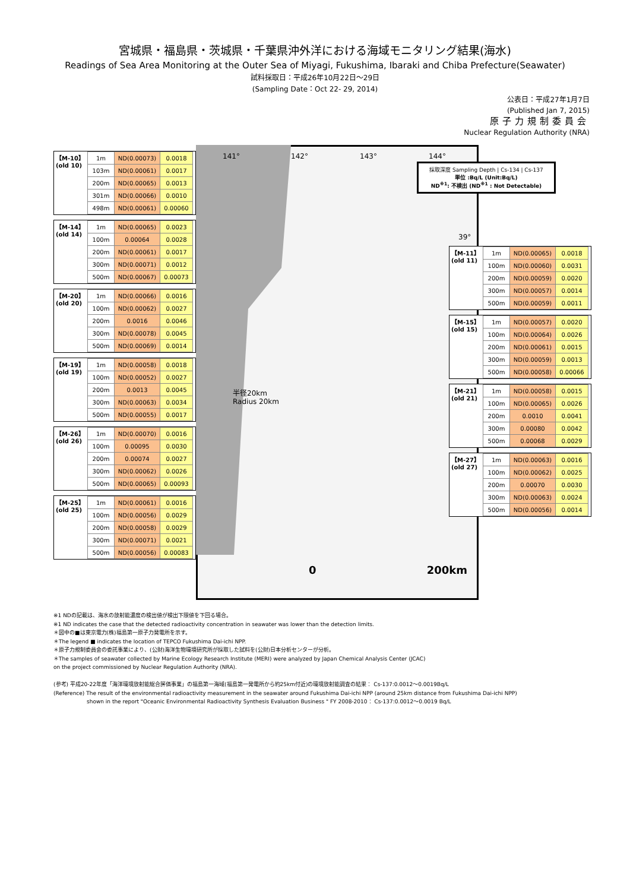宮城県・福島県・茨城県・千葉県沖外洋における海域モニタリング結果(海水)
Readings of Sea Area Monitoring at the Outer Sea of Miyagi, Fukushima, Ibaraki and Chiba Prefecture(Seawater)
試料採取日：平成26年10月22日～29日
(Sampling Date：Oct 22- 29, 2014)
公表日：平成27年1月7日
(Published Jan 7, 2015)
原子力規制委員会
Nuclear Regulation Authority (NRA)
141° 142° 143° 144°
39°
半径20km
Radius 20km
0 200km
採取深度 Sampling Depth | Cs-134 | Cs-137
単位 :Bq/L (Unit:Bq/L)
ND<sup>※1</sup>: 不検出 (ND<sup>※1</sup> : Not Detectable)
【M-10】
(old 10)
| 1m | ND(0.00073) | 0.0018 |
| 103m | ND(0.00061) | 0.0017 |
| 200m | ND(0.00065) | 0.0013 |
| 301m | ND(0.00066) | 0.0010 |
| 498m | ND(0.00061) | 0.00060 |
【M-14】
(old 14)
| 1m | ND(0.00065) | 0.0023 |
| 100m | 0.00064 | 0.0028 |
| 200m | ND(0.00061) | 0.0017 |
| 300m | ND(0.00071) | 0.0012 |
| 500m | ND(0.00067) | 0.00073 |
【M-20】
(old 20)
| 1m | ND(0.00066) | 0.0016 |
| 100m | ND(0.00062) | 0.0027 |
| 200m | 0.0016 | 0.0046 |
| 300m | ND(0.00078) | 0.0045 |
| 500m | ND(0.00069) | 0.0014 |
【M-19】
(old 19)
| 1m | ND(0.00058) | 0.0018 |
| 100m | ND(0.00052) | 0.0027 |
| 200m | 0.0013 | 0.0045 |
| 300m | ND(0.00063) | 0.0034 |
| 500m | ND(0.00055) | 0.0017 |
【M-26】
(old 26)
| 1m | ND(0.00070) | 0.0016 |
| 100m | 0.00095 | 0.0030 |
| 200m | 0.00074 | 0.0027 |
| 300m | ND(0.00062) | 0.0026 |
| 500m | ND(0.00065) | 0.00093 |
【M-25】
(old 25)
| 1m | ND(0.00061) | 0.0016 |
| 100m | ND(0.00056) | 0.0029 |
| 200m | ND(0.00058) | 0.0029 |
| 300m | ND(0.00071) | 0.0021 |
| 500m | ND(0.00056) | 0.00083 |
【M-11】
(old 11)
| 1m | ND(0.00065) | 0.0018 |
| 100m | ND(0.00060) | 0.0031 |
| 200m | ND(0.00059) | 0.0020 |
| 300m | ND(0.00057) | 0.0014 |
| 500m | ND(0.00059) | 0.0011 |
【M-15】
(old 15)
| 1m | ND(0.00057) | 0.0020 |
| 100m | ND(0.00064) | 0.0026 |
| 200m | ND(0.00061) | 0.0015 |
| 300m | ND(0.00059) | 0.0013 |
| 500m | ND(0.00058) | 0.00066 |
【M-21】
(old 21)
| 1m | ND(0.00058) | 0.0015 |
| 100m | ND(0.00065) | 0.0026 |
| 200m | 0.0010 | 0.0041 |
| 300m | 0.00080 | 0.0042 |
| 500m | 0.00068 | 0.0029 |
【M-27】
(old 27)
| 1m | ND(0.00063) | 0.0016 |
| 100m | ND(0.00062) | 0.0025 |
| 200m | 0.00070 | 0.0030 |
| 300m | ND(0.00063) | 0.0024 |
| 500m | ND(0.00056) | 0.0014 |
※1 NDの記載は、海水の放射能濃度の検出値が検出下限値を下回る場合。
※1 ND indicates the case that the detected radioactivity concentration in seawater was lower than the detection limits.
＊図中の■は東京電力(株)福島第一原子力発電所を示す。
＊The legend ■ indicates the location of TEPCO Fukushima Dai-ichi NPP.
＊原子力規制委員会の委託事業により、(公財)海洋生物環境研究所が採取した試料を(公財)日本分析センターが分析。
＊The samples of seawater collected by Marine Ecology Research Institute (MERI) were analyzed by Japan Chemical Analysis Center (JCAC)
on the project commissioned by Nuclear Regulation Authority (NRA).
(参考) 平成20-22年度「海洋環境放射能総合評価事業」の福島第一海域(福島第一発電所から約25km付近)の環境放射能調査の結果： Cs-137:0.0012～0.0019Bq/L
(Reference) The result of the environmental radioactivity measurement in the seawater around Fukushima Dai-ichi NPP (around 25km distance from Fukushima Dai-ichi NPP)
shown in the report "Oceanic Environmental Radioactivity Synthesis Evaluation Business " FY 2008-2010： Cs-137:0.0012～0.0019 Bq/L